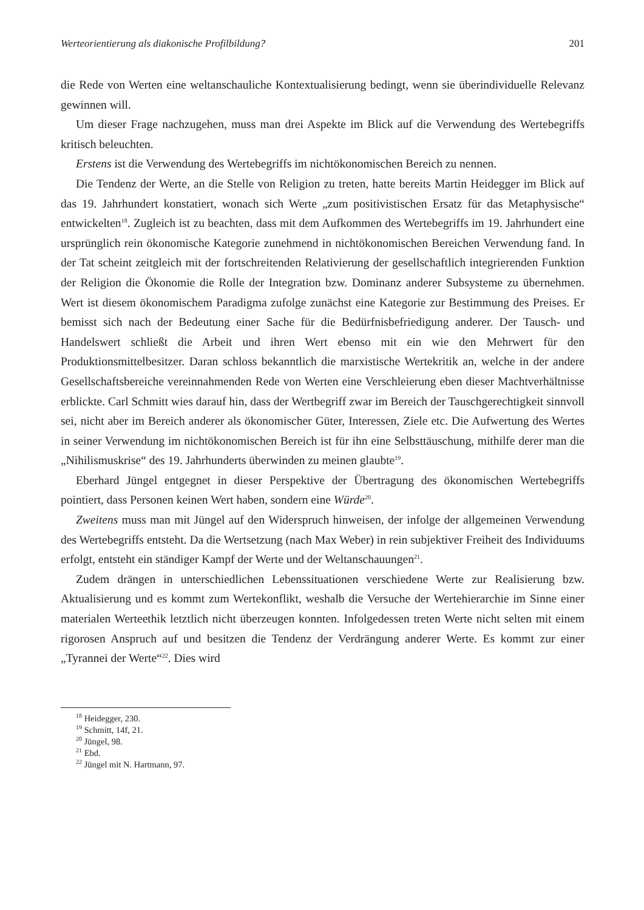Werteorientierung als diakonische Profilbildung? 201
die Rede von Werten eine weltanschauliche Kontextualisierung bedingt, wenn sie überindi­viduelle Relevanz gewinnen will.
Um dieser Frage nachzugehen, muss man drei Aspekte im Blick auf die Verwendung des Wertebegriffs kritisch beleuchten.
Erstens ist die Verwendung des Wertebegriffs im nichtökonomischen Bereich zu nennen.
Die Tendenz der Werte, an die Stelle von Religion zu treten, hatte bereits Martin Heidegger im Blick auf das 19. Jahrhundert konstatiert, wonach sich Werte „zum positivistischen Ersatz für das Metaphysische“ entwickelten<sup>18</sup>. Zugleich ist zu beachten, dass mit dem Aufkommen des Wertebegriffs im 19. Jahrhundert eine ursprünglich rein ökonomische Kategorie zunehmend in nichtökonomischen Bereichen Verwendung fand. In der Tat scheint zeitgleich mit der fort­schreitenden Relativierung der gesellschaftlich integrierenden Funktion der Religion die Ökonomie die Rolle der Integration bzw. Dominanz anderer Subsysteme zu übernehmen. Wert ist diesem ökonomischem Paradigma zufolge zunächst eine Kategorie zur Bestimmung des Preises. Er bemisst sich nach der Bedeutung einer Sache für die Bedürfnisbefriedigung anderer. Der Tausch- und Handelswert schließt die Arbeit und ihren Wert ebenso mit ein wie den Mehrwert für den Produktionsmittelbesitzer. Daran schloss bekanntlich die marxistische Wertekritik an, welche in der andere Gesellschaftsbereiche vereinnahmenden Rede von Werten eine Verschleierung eben dieser Machtverhältnisse erblickte. Carl Schmitt wies darauf hin, dass der Wertbegriff zwar im Bereich der Tauschgerechtigkeit sinnvoll sei, nicht aber im Bereich anderer als ökonomischer Güter, Interessen, Ziele etc. Die Aufwertung des Wertes in seiner Verwendung im nichtökonomischen Bereich ist für ihn eine Selbsttäuschung, mithilfe derer man die „Nihilismuskrise“ des 19. Jahrhunderts überwinden zu meinen glaubte<sup>19</sup>.
Eberhard Jüngel entgegnet in dieser Perspektive der Übertragung des ökonomischen Wertebegriffs pointiert, dass Personen keinen Wert haben, sondern eine Würde<sup>20</sup>.
Zweitens muss man mit Jüngel auf den Widerspruch hinweisen, der infolge der allgemeinen Verwendung des Wertebegriffs entsteht. Da die Wertsetzung (nach Max Weber) in rein subjektiver Freiheit des Individuums erfolgt, entsteht ein ständiger Kampf der Werte und der Weltanschauungen<sup>21</sup>.
Zudem drängen in unterschiedlichen Lebenssituationen verschiedene Werte zur Realisierung bzw. Aktualisierung und es kommt zum Wertekonflikt, weshalb die Versuche der Wertehierarchie im Sinne einer materialen Werteethik letztlich nicht überzeugen konnten. Infolgedessen treten Werte nicht selten mit einem rigorosen Anspruch auf und besitzen die Tendenz der Verdrängung anderer Werte. Es kommt zur einer „Tyrannei der Werte“<sup>22</sup>. Dies wird
<sup>18</sup> Heidegger, 230.
<sup>19</sup> Schmitt, 14f, 21.
<sup>20</sup> Jüngel, 98.
<sup>21</sup> Ebd.
<sup>22</sup> Jüngel mit N. Hartmann, 97.